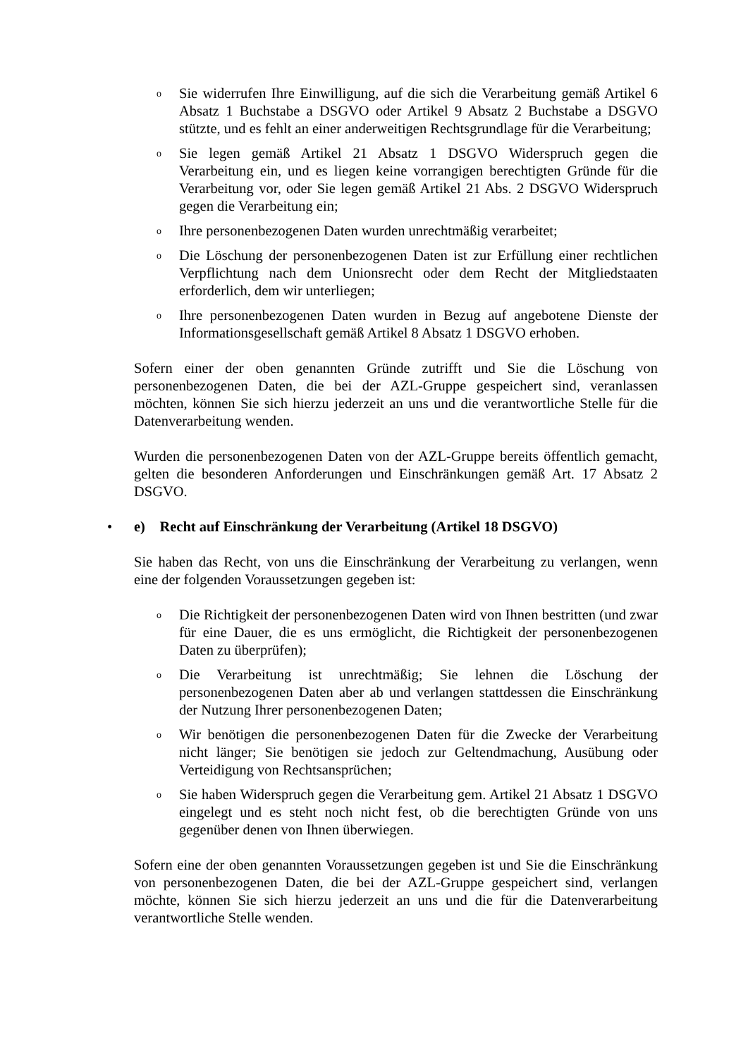o Sie widerrufen Ihre Einwilligung, auf die sich die Verarbeitung gemäß Artikel 6 Absatz 1 Buchstabe a DSGVO oder Artikel 9 Absatz 2 Buchstabe a DSGVO stützte, und es fehlt an einer anderweitigen Rechtsgrundlage für die Verarbeitung;
o Sie legen gemäß Artikel 21 Absatz 1 DSGVO Widerspruch gegen die Verarbeitung ein, und es liegen keine vorrangigen berechtigten Gründe für die Verarbeitung vor, oder Sie legen gemäß Artikel 21 Abs. 2 DSGVO Widerspruch gegen die Verarbeitung ein;
o Ihre personenbezogenen Daten wurden unrechtmäßig verarbeitet;
o Die Löschung der personenbezogenen Daten ist zur Erfüllung einer rechtlichen Verpflichtung nach dem Unionsrecht oder dem Recht der Mitgliedstaaten erforderlich, dem wir unterliegen;
o Ihre personenbezogenen Daten wurden in Bezug auf angebotene Dienste der Informationsgesellschaft gemäß Artikel 8 Absatz 1 DSGVO erhoben.
Sofern einer der oben genannten Gründe zutrifft und Sie die Löschung von personenbezogenen Daten, die bei der AZL-Gruppe gespeichert sind, veranlassen möchten, können Sie sich hierzu jederzeit an uns und die verantwortliche Stelle für die Datenverarbeitung wenden.
Wurden die personenbezogenen Daten von der AZL-Gruppe bereits öffentlich gemacht, gelten die besonderen Anforderungen und Einschränkungen gemäß Art. 17 Absatz 2 DSGVO.
• e) Recht auf Einschränkung der Verarbeitung (Artikel 18 DSGVO)
Sie haben das Recht, von uns die Einschränkung der Verarbeitung zu verlangen, wenn eine der folgenden Voraussetzungen gegeben ist:
o Die Richtigkeit der personenbezogenen Daten wird von Ihnen bestritten (und zwar für eine Dauer, die es uns ermöglicht, die Richtigkeit der personenbezogenen Daten zu überprüfen);
o Die Verarbeitung ist unrechtmäßig; Sie lehnen die Löschung der personenbezogenen Daten aber ab und verlangen stattdessen die Einschränkung der Nutzung Ihrer personenbezogenen Daten;
o Wir benötigen die personenbezogenen Daten für die Zwecke der Verarbeitung nicht länger; Sie benötigen sie jedoch zur Geltendmachung, Ausübung oder Verteidigung von Rechtsansprüchen;
o Sie haben Widerspruch gegen die Verarbeitung gem. Artikel 21 Absatz 1 DSGVO eingelegt und es steht noch nicht fest, ob die berechtigten Gründe von uns gegenüber denen von Ihnen überwiegen.
Sofern eine der oben genannten Voraussetzungen gegeben ist und Sie die Einschränkung von personenbezogenen Daten, die bei der AZL-Gruppe gespeichert sind, verlangen möchte, können Sie sich hierzu jederzeit an uns und die für die Datenverarbeitung verantwortliche Stelle wenden.